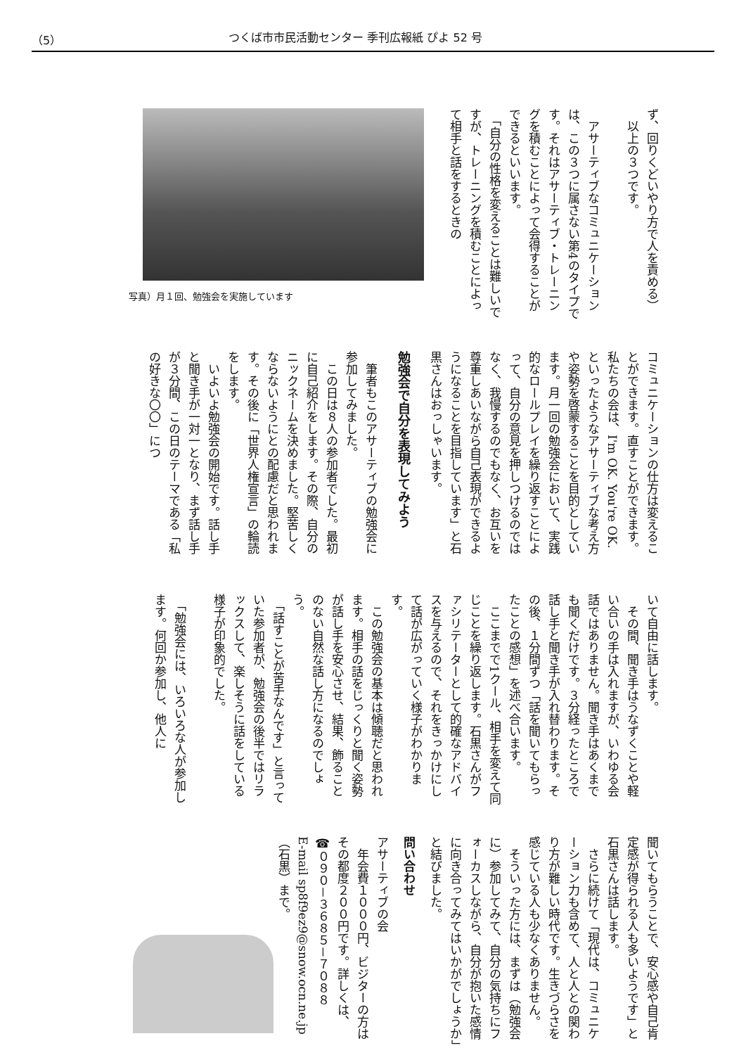（5） つくば市市民活動センター 季刊広報紙 ぴよ 52 号
ず、回りくどいやり方で人を責める）
　以上の３つです。
　アサーティブなコミュニケーションは、この３つに属さない第4のタイプです。それはアサーティブ・トレーニングを積むことによって会得することができるといいます。
　「自分の性格を変えることは難しいですが、トレーニングを積むことによって相手と話をするときの
写真）月１回、勉強会を実施しています
コミュニケーションの仕方は変えることができます。直すことができます。私たちの会は、I'm OK. You're OK. といったようなアサーティブな考え方や姿勢を啓蒙することを目的としています。月一回の勉強会において、実践的なロールプレイを繰り返すことによって、自分の意見を押しつけるのではなく、我慢するのでもなく、お互いを尊重しあいながら自己表現ができるようになることを目指しています」と石黒さんはおっしゃいます。
勉強会で自分を表現してみよう
　筆者もこのアサーティブの勉強会に参加してみました。
　この日は８人の参加者でした。最初に自己紹介をします。その際、自分のニックネームを決めました。堅苦しくならないようにとの配慮だと思われます。その後に「世界人権宣言」の輪読をします。
　いよいよ勉強会の開始です。話し手と聞き手が一対一となり、まず話し手が３分間、この日のテーマである「私の好きな〇〇」につ
いて自由に話します。
　その間、聞き手はうなずくことや軽い合いの手は入れますが、いわゆる会話ではありません。聞き手はあくまでも聞くだけです。３分経ったところで話し手と聞き手が入れ替わります。その後、１分間ずつ「話を聞いてもらったことの感想」を述べ合います。
　ここまでで1クール、相手を変えて同じことを繰り返します。石黒さんがファシリテーターとして的確なアドバイスを与えるので、それをきっかけにして話が広がっていく様子がわかります。
　この勉強会の基本は傾聴だと思われます。相手の話をじっくりと聞く姿勢が話し手を安心させ、結果、飾ることのない自然な話し方になるのでしょう。
　「話すことが苦手なんです」と言っていた参加者が、勉強会の後半ではリラックスして、楽しそうに話をしている様子が印象的でした。
　「勉強会には、いろいろな人が参加します。何回か参加し、他人に
聞いてもらうことで、安心感や自己肯定感が得られる人も多いようです」と石黒さんは話します。
　さらに続けて「現代は、コミュニケーション力も含めて、人と人との関わり方が難しい時代です。生きづらさを感じている人も少なくありません。
　そういった方には、まずは（勉強会に）参加してみて、自分の気持ちにフォーカスしながら、自分が抱いた感情に向き合ってみてはいかがでしょうか」と結びました。
問い合わせ
アサーティブの会
　年会費１０００円、ビジターの方はその都度２００円です。詳しくは、
☎０９０－３６８５－７０８８
E-mail sp8f9ez9@snow.ocn.ne.jp
（石黒）まで。